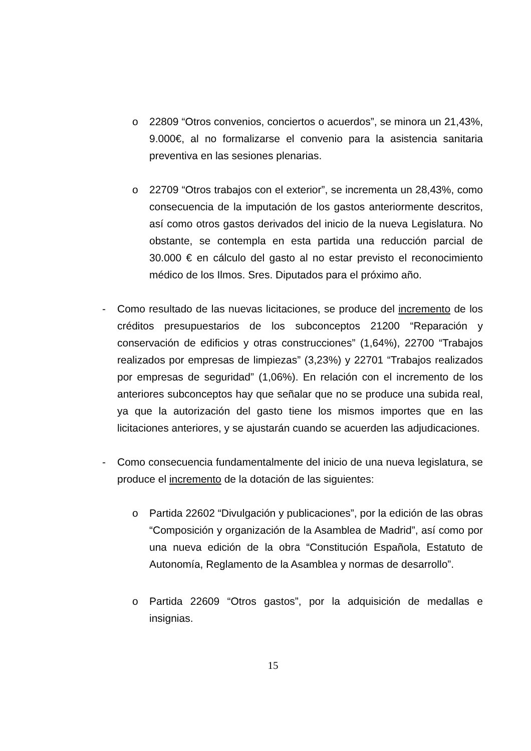o 22809 “Otros convenios, conciertos o acuerdos”, se minora un 21,43%, 9.000€, al no formalizarse el convenio para la asistencia sanitaria preventiva en las sesiones plenarias.
o 22709 “Otros trabajos con el exterior”, se incrementa un 28,43%, como consecuencia de la imputación de los gastos anteriormente descritos, así como otros gastos derivados del inicio de la nueva Legislatura. No obstante, se contempla en esta partida una reducción parcial de 30.000 € en cálculo del gasto al no estar previsto el reconocimiento médico de los Ilmos. Sres. Diputados para el próximo año.
- Como resultado de las nuevas licitaciones, se produce del incremento de los créditos presupuestarios de los subconceptos 21200 “Reparación y conservación de edificios y otras construcciones” (1,64%), 22700 “Trabajos realizados por empresas de limpiezas” (3,23%) y 22701 “Trabajos realizados por empresas de seguridad” (1,06%). En relación con el incremento de los anteriores subconceptos hay que señalar que no se produce una subida real, ya que la autorización del gasto tiene los mismos importes que en las licitaciones anteriores, y se ajustarán cuando se acuerden las adjudicaciones.
- Como consecuencia fundamentalmente del inicio de una nueva legislatura, se produce el incremento de la dotación de las siguientes:
o Partida 22602 “Divulgación y publicaciones”, por la edición de las obras “Composición y organización de la Asamblea de Madrid”, así como por una nueva edición de la obra “Constitución Española, Estatuto de Autonomía, Reglamento de la Asamblea y normas de desarrollo”.
o Partida 22609 “Otros gastos”, por la adquisición de medallas e insignias.
15